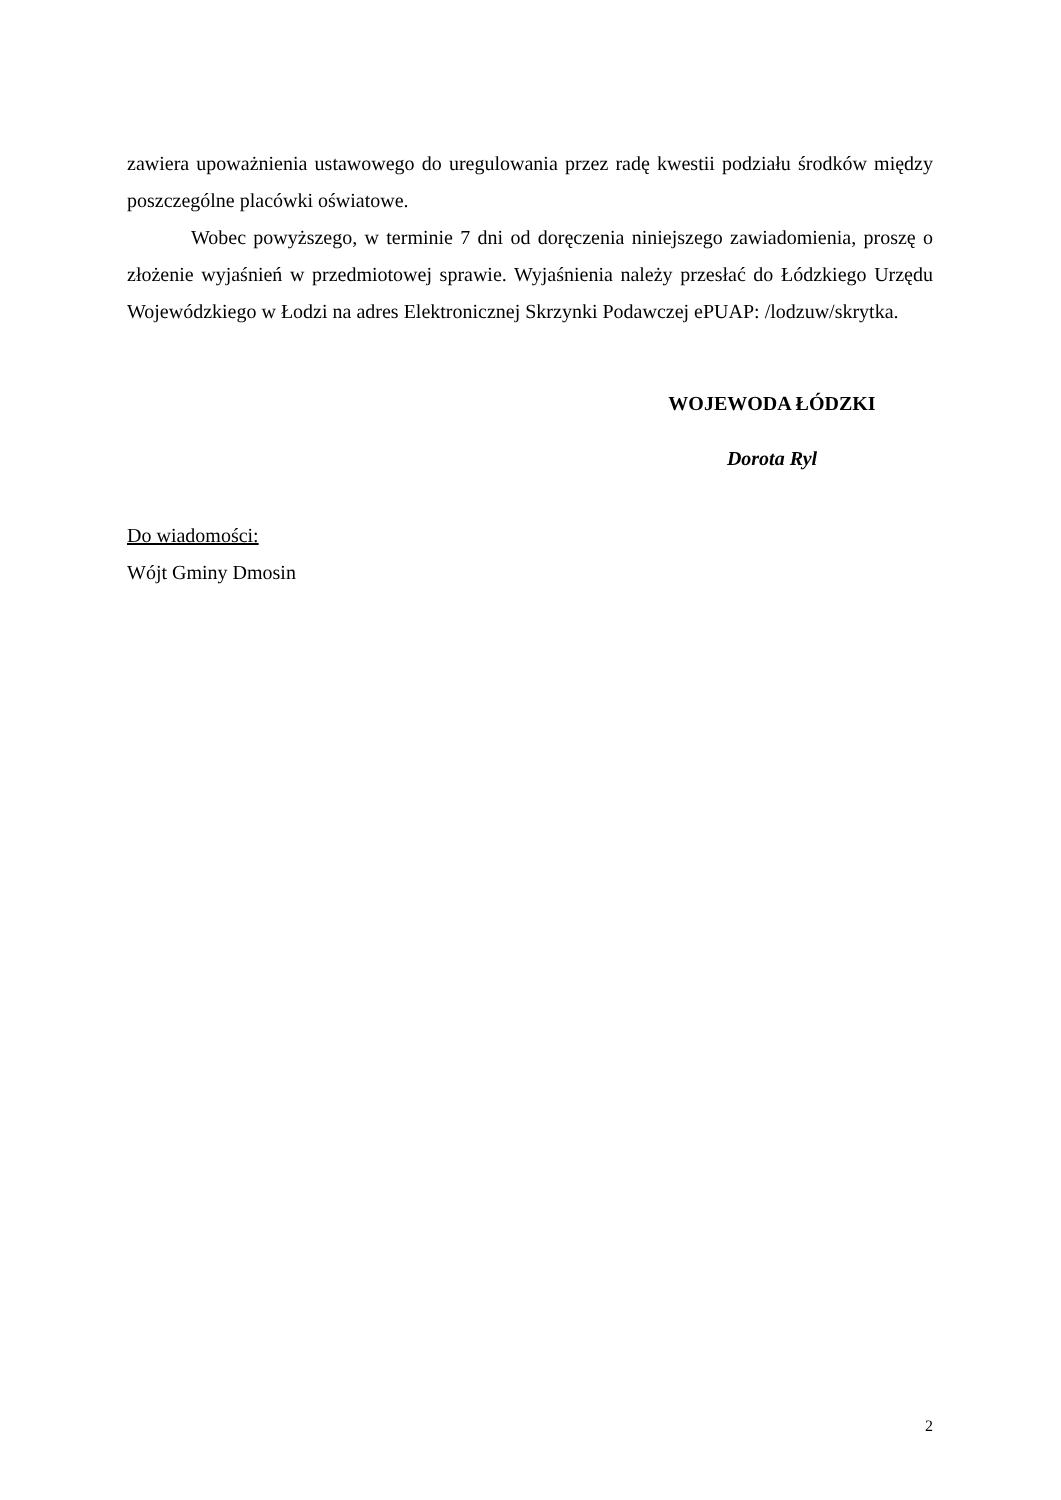zawiera upoważnienia ustawowego do uregulowania przez radę kwestii podziału środków między poszczególne placówki oświatowe.
Wobec powyższego, w terminie 7 dni od doręczenia niniejszego zawiadomienia, proszę o złożenie wyjaśnień w przedmiotowej sprawie. Wyjaśnienia należy przesłać do Łódzkiego Urzędu Wojewódzkiego w Łodzi na adres Elektronicznej Skrzynki Podawczej ePUAP: /lodzuw/skrytka.
WOJEWODA ŁÓDZKI
Dorota Ryl
Do wiadomości:
Wójt Gminy Dmosin
2